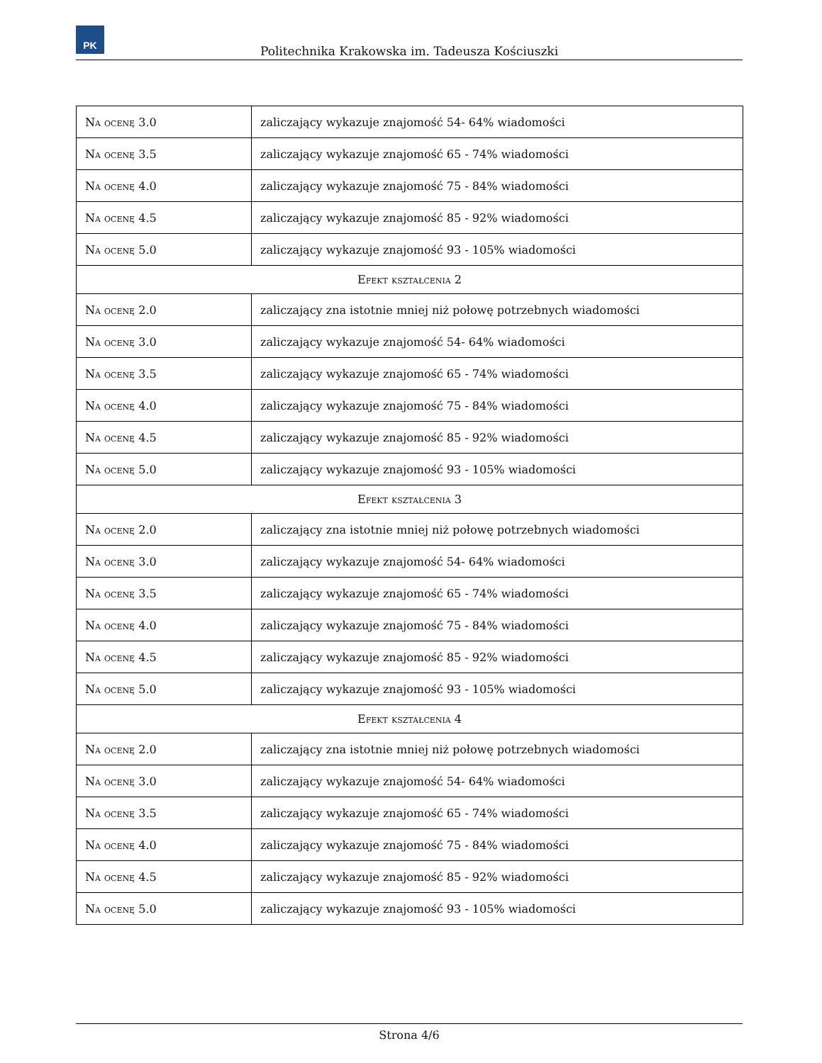PK
Politechnika Krakowska im. Tadeusza Kościuszki
| Na ocenę 3.0 | zaliczający wykazuje znajomość 54- 64% wiadomości |
| Na ocenę 3.5 | zaliczający wykazuje znajomość 65 - 74% wiadomości |
| Na ocenę 4.0 | zaliczający wykazuje znajomość 75 - 84% wiadomości |
| Na ocenę 4.5 | zaliczający wykazuje znajomość 85 - 92% wiadomości |
| Na ocenę 5.0 | zaliczający wykazuje znajomość 93 - 105% wiadomości |
| Efekt kształcenia 2 | |
| Na ocenę 2.0 | zaliczający zna istotnie mniej niż połowę potrzebnych wiadomości |
| Na ocenę 3.0 | zaliczający wykazuje znajomość 54- 64% wiadomości |
| Na ocenę 3.5 | zaliczający wykazuje znajomość 65 - 74% wiadomości |
| Na ocenę 4.0 | zaliczający wykazuje znajomość 75 - 84% wiadomości |
| Na ocenę 4.5 | zaliczający wykazuje znajomość 85 - 92% wiadomości |
| Na ocenę 5.0 | zaliczający wykazuje znajomość 93 - 105% wiadomości |
| Efekt kształcenia 3 | |
| Na ocenę 2.0 | zaliczający zna istotnie mniej niż połowę potrzebnych wiadomości |
| Na ocenę 3.0 | zaliczający wykazuje znajomość 54- 64% wiadomości |
| Na ocenę 3.5 | zaliczający wykazuje znajomość 65 - 74% wiadomości |
| Na ocenę 4.0 | zaliczający wykazuje znajomość 75 - 84% wiadomości |
| Na ocenę 4.5 | zaliczający wykazuje znajomość 85 - 92% wiadomości |
| Na ocenę 5.0 | zaliczający wykazuje znajomość 93 - 105% wiadomości |
| Efekt kształcenia 4 | |
| Na ocenę 2.0 | zaliczający zna istotnie mniej niż połowę potrzebnych wiadomości |
| Na ocenę 3.0 | zaliczający wykazuje znajomość 54- 64% wiadomości |
| Na ocenę 3.5 | zaliczający wykazuje znajomość 65 - 74% wiadomości |
| Na ocenę 4.0 | zaliczający wykazuje znajomość 75 - 84% wiadomości |
| Na ocenę 4.5 | zaliczający wykazuje znajomość 85 - 92% wiadomości |
| Na ocenę 5.0 | zaliczający wykazuje znajomość 93 - 105% wiadomości |
Strona 4/6